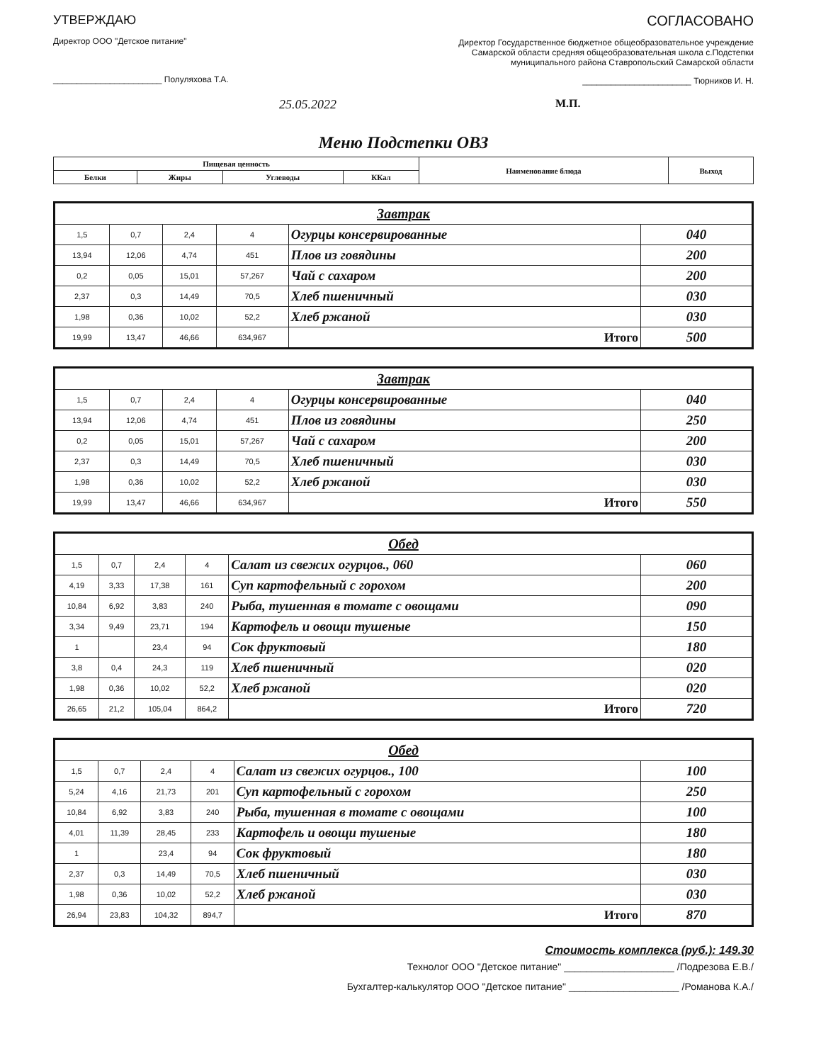УТВЕРЖДАЮ
Директор ООО "Детское питание"
_______________________ Полуляхова Т.А.
25.05.2022
СОГЛАСОВАНО
Директор Государственное бюджетное общеобразовательное учреждение Самарской области средняя общеобразовательная школа с.Подстепки муниципального района Ставропольский Самарской области
_______________________ Тюрников И. Н.
М.П.
Меню Подстепки ОВЗ
| Пищевая ценность | | | | Наименование блюда | Выход |
| --- | --- | --- | --- | --- | --- |
| Белки | Жиры | Углеводы | ККал | | |
| Завтрак | | | | | |
| 1,5 | 0,7 | 2,4 | 4 | Огурцы консервированные | 040 |
| 13,94 | 12,06 | 4,74 | 451 | Плов из говядины | 200 |
| 0,2 | 0,05 | 15,01 | 57,267 | Чай с сахаром | 200 |
| 2,37 | 0,3 | 14,49 | 70,5 | Хлеб пшеничный | 030 |
| 1,98 | 0,36 | 10,02 | 52,2 | Хлеб ржаной | 030 |
| 19,99 | 13,47 | 46,66 | 634,967 | Итого | 500 |
| Завтрак | | | | | |
| 1,5 | 0,7 | 2,4 | 4 | Огурцы консервированные | 040 |
| 13,94 | 12,06 | 4,74 | 451 | Плов из говядины | 250 |
| 0,2 | 0,05 | 15,01 | 57,267 | Чай с сахаром | 200 |
| 2,37 | 0,3 | 14,49 | 70,5 | Хлеб пшеничный | 030 |
| 1,98 | 0,36 | 10,02 | 52,2 | Хлеб ржаной | 030 |
| 19,99 | 13,47 | 46,66 | 634,967 | Итого | 550 |
| Обед | | | | | |
| 1,5 | 0,7 | 2,4 | 4 | Салат из свежих огурцов., 060 | 060 |
| 4,19 | 3,33 | 17,38 | 161 | Суп картофельный с горохом | 200 |
| 10,84 | 6,92 | 3,83 | 240 | Рыба, тушенная в томате с овощами | 090 |
| 3,34 | 9,49 | 23,71 | 194 | Картофель и овощи тушеные | 150 |
| 1 | | 23,4 | 94 | Сок фруктовый | 180 |
| 3,8 | 0,4 | 24,3 | 119 | Хлеб пшеничный | 020 |
| 1,98 | 0,36 | 10,02 | 52,2 | Хлеб ржаной | 020 |
| 26,65 | 21,2 | 105,04 | 864,2 | Итого | 720 |
| Обед | | | | | |
| 1,5 | 0,7 | 2,4 | 4 | Салат из свежих огурцов., 100 | 100 |
| 5,24 | 4,16 | 21,73 | 201 | Суп картофельный с горохом | 250 |
| 10,84 | 6,92 | 3,83 | 240 | Рыба, тушенная в томате с овощами | 100 |
| 4,01 | 11,39 | 28,45 | 233 | Картофель и овощи тушеные | 180 |
| 1 | | 23,4 | 94 | Сок фруктовый | 180 |
| 2,37 | 0,3 | 14,49 | 70,5 | Хлеб пшеничный | 030 |
| 1,98 | 0,36 | 10,02 | 52,2 | Хлеб ржаной | 030 |
| 26,94 | 23,83 | 104,32 | 894,7 | Итого | 870 |
Стоимость комплекса (руб.): 149.30
Технолог ООО "Детское питание" ____________________ /Подрезова Е.В./
Бухгалтер-калькулятор ООО "Детское питание" ____________________ /Романова К.А./